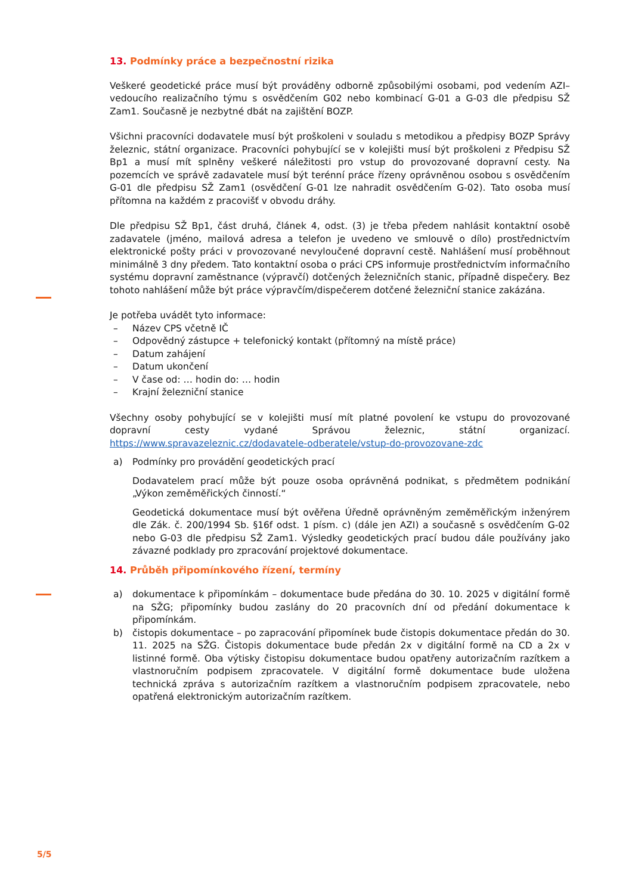13. Podmínky práce a bezpečnostní rizika
Veškeré geodetické práce musí být prováděny odborně způsobilými osobami, pod vedením AZI–vedoucího realizačního týmu s osvědčením G02 nebo kombinací G-01 a G-03 dle předpisu SŽ Zam1. Současně je nezbytné dbát na zajištění BOZP.
Všichni pracovníci dodavatele musí být proškoleni v souladu s metodikou a předpisy BOZP Správy železnic, státní organizace. Pracovníci pohybující se v kolejišti musí být proškoleni z Předpisu SŽ Bp1 a musí mít splněny veškeré náležitosti pro vstup do provozované dopravní cesty. Na pozemcích ve správě zadavatele musí být terénní práce řízeny oprávněnou osobou s osvědčením G-01 dle předpisu SŽ Zam1 (osvědčení G-01 lze nahradit osvědčením G-02). Tato osoba musí přítomna na každém z pracovišť v obvodu dráhy.
Dle předpisu SŽ Bp1, část druhá, článek 4, odst. (3) je třeba předem nahlásit kontaktní osobě zadavatele (jméno, mailová adresa a telefon je uvedeno ve smlouvě o dílo) prostřednictvím elektronické pošty práci v provozované nevyloučené dopravní cestě. Nahlášení musí proběhnout minimálně 3 dny předem. Tato kontaktní osoba o práci CPS informuje prostřednictvím informačního systému dopravní zaměstnance (výpravčí) dotčených železničních stanic, případně dispečery. Bez tohoto nahlášení může být práce výpravčím/dispečerem dotčené železniční stanice zakázána.
Je potřeba uvádět tyto informace:
– Název CPS včetně IČ
– Odpovědný zástupce + telefonický kontakt (přítomný na místě práce)
– Datum zahájení
– Datum ukončení
– V čase od: … hodin do: … hodin
– Krajní železniční stanice
Všechny osoby pohybující se v kolejišti musí mít platné povolení ke vstupu do provozované dopravní cesty vydané Správou železnic, státní organizací. https://www.spravazeleznic.cz/dodavatele-odberatele/vstup-do-provozovane-zdc
a) Podmínky pro provádění geodetických prací
Dodavatelem prací může být pouze osoba oprávněná podnikat, s předmětem podnikání „Výkon zeměměřických činností.“
Geodetická dokumentace musí být ověřena Úředně oprávněným zeměměřickým inženýrem dle Zák. č. 200/1994 Sb. §16f odst. 1 písm. c) (dále jen AZI) a současně s osvědčením G-02 nebo G-03 dle předpisu SŽ Zam1. Výsledky geodetických prací budou dále používány jako závazné podklady pro zpracování projektové dokumentace.
14. Průběh připomínkového řízení, termíny
a) dokumentace k připomínkám – dokumentace bude předána do 30. 10. 2025 v digitální formě na SŽG; připomínky budou zaslány do 20 pracovních dní od předání dokumentace k připomínkám.
b) čistopis dokumentace – po zapracování připomínek bude čistopis dokumentace předán do 30. 11. 2025 na SŽG. Čistopis dokumentace bude předán 2x v digitální formě na CD a 2x v listinné formě. Oba výtisky čistopisu dokumentace budou opatřeny autorizačním razítkem a vlastnoručním podpisem zpracovatele. V digitální formě dokumentace bude uložena technická zpráva s autorizačním razítkem a vlastnoručním podpisem zpracovatele, nebo opatřená elektronickým autorizačním razítkem.
5/5